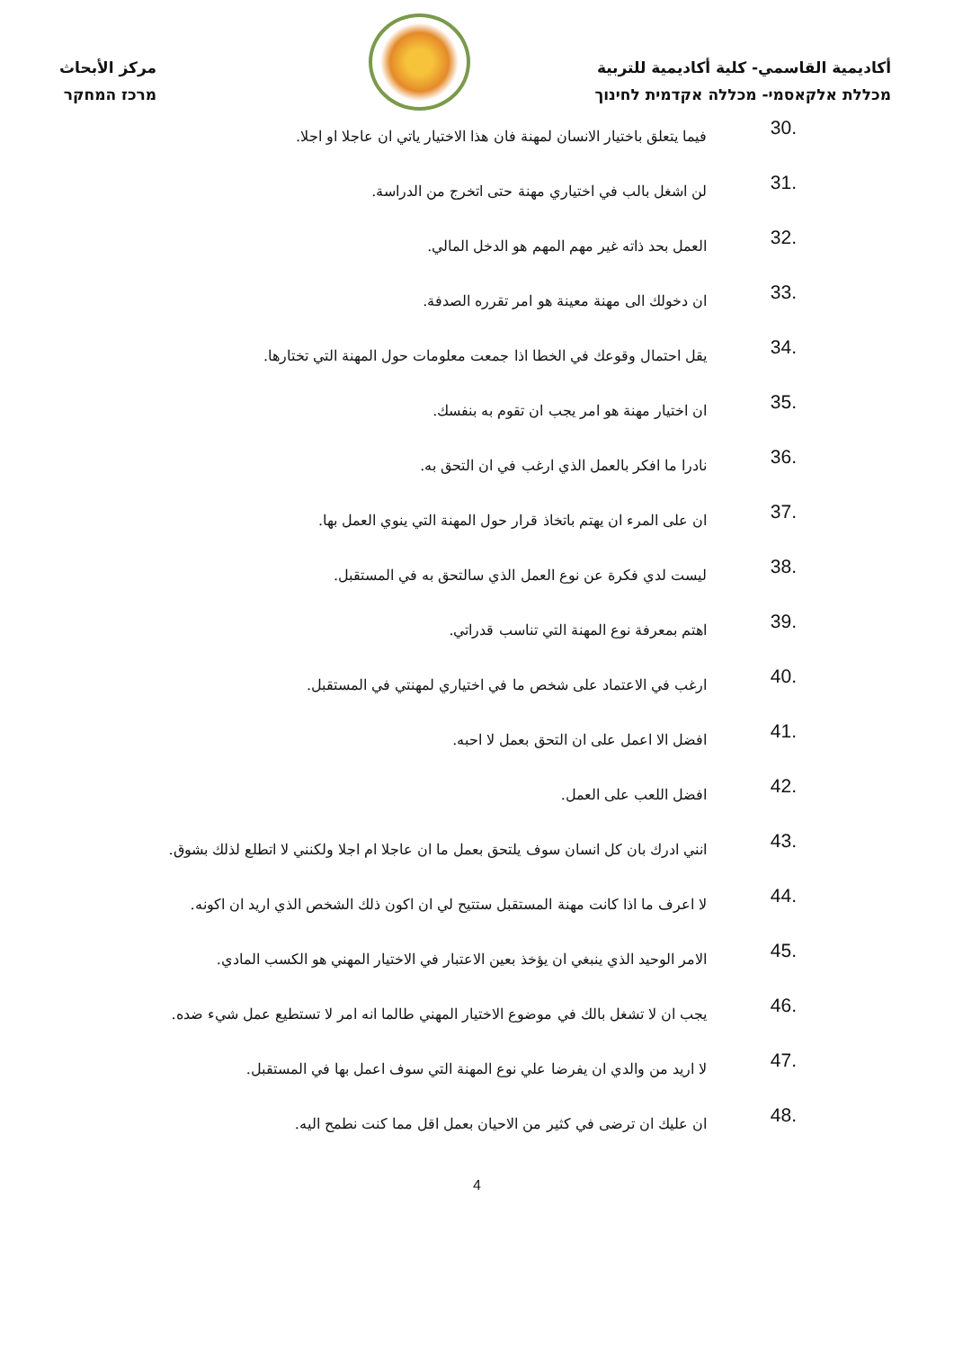أكاديمية القاسمي- كلية أكاديمية للتربية
מכללת אלקאסמי- מכללה אקדמית לחינוך
مركز الأبحاث
מרכז המחקר
30.
فيما يتعلق باختيار الانسان لمهنة فان هذا الاختيار ياتي ان عاجلا او اجلا.
31.
لن اشغل بالب في اختياري مهنة حتى اتخرج من الدراسة.
32.
العمل بحد ذاته غير مهم المهم هو الدخل المالي.
33.
ان دخولك الى مهنة معينة هو امر تقرره الصدفة.
34.
يقل احتمال وقوعك في الخطا اذا جمعت معلومات حول المهنة التي تختارها.
35.
ان اختيار مهنة هو امر يجب ان تقوم به بنفسك.
36.
نادرا ما افكر بالعمل الذي ارغب في ان التحق به.
37.
ان على المرء ان يهتم باتخاذ قرار حول المهنة التي ينوي العمل بها.
38.
ليست لدي فكرة عن نوع العمل الذي سالتحق به في المستقبل.
39.
اهتم بمعرفة نوع المهنة التي تناسب قدراتي.
40.
ارغب في الاعتماد على شخص ما في اختياري لمهنتي في المستقبل.
41.
افضل الا اعمل على ان التحق بعمل لا احبه.
42.
افضل اللعب على العمل.
43.
انني ادرك بان كل انسان سوف يلتحق بعمل ما ان عاجلا ام اجلا ولكنني لا اتطلع لذلك بشوق.
44.
لا اعرف ما اذا كانت مهنة المستقبل ستتيح لي ان اكون ذلك الشخص الذي اريد ان اكونه.
45.
الامر الوحيد الذي ينبغي ان يؤخذ بعين الاعتبار في الاختيار المهني هو الكسب المادي.
46.
يجب ان لا تشغل بالك في موضوع الاختيار المهني طالما انه امر لا تستطيع عمل شيء ضده.
47.
لا اريد من والدي ان يفرضا علي نوع المهنة التي سوف اعمل بها في المستقبل.
48.
ان عليك ان ترضى في كثير من الاحيان بعمل اقل مما كنت نطمح اليه.
4